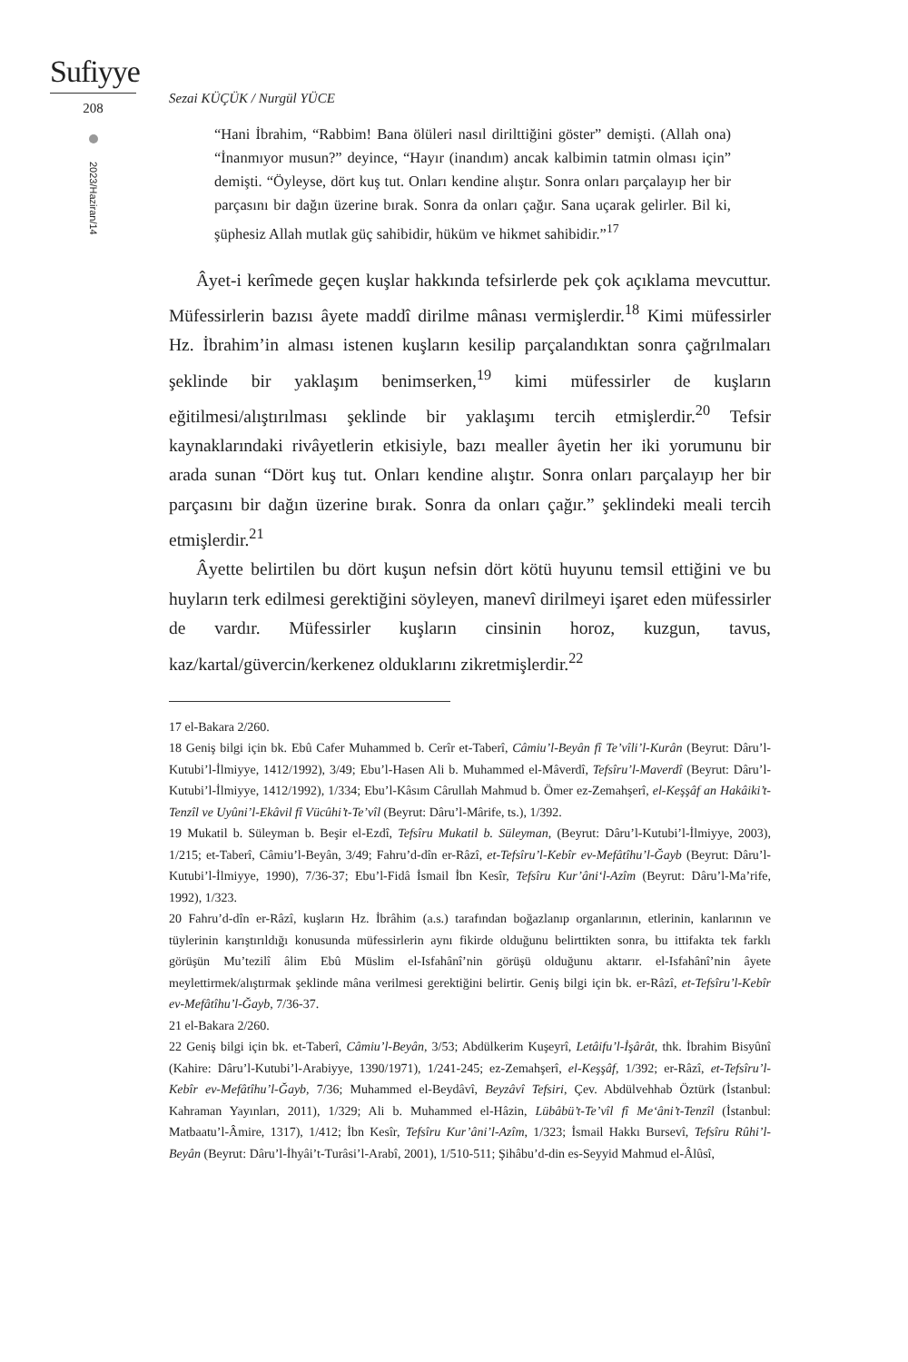Sufiyye
208
2023/Haziran/14
Sezai KÜÇÜK / Nurgül YÜCE
“Hani İbrahim, “Rabbim! Bana ölüleri nasıl diriltti­ğini göster” demişti. (Allah ona) “İnanmıyor musun?” deyince, “Hayır (inandım) ancak kalbimin tatmin olması için” demişti. “Öyleyse, dört kuş tut. Onları kendine alıştır. Sonra onları parçalayıp her bir parçasını bir dağın üzerine bırak. Sonra da onları çağır. Sana uçarak gelirler. Bil ki, şüphesiz Allah mutlak güç sahibidir, hüküm ve hikmet sahibidir.”<sup>17</sup>
Âyet-i kerîmede geçen kuşlar hakkında tefsirlerde pek çok açıklama mevcuttur. Müfessirlerin bazısı âyete maddî dirilme mânası vermişlerdir.<sup>18</sup> Kimi müfessirler Hz. İbrahim’in alması istenen kuşların kesilip parçalandıktan sonra çağrılmaları şeklinde bir yaklaşım benimserken,<sup>19</sup> kimi müfessirler de kuşların eğitilmesi/alıştırılması şeklinde bir yaklaşımı tercih etmişlerdir.<sup>20</sup> Tefsir kaynaklarındaki rivâyetlerin etkisiyle, bazı mealler âyetin her iki yorumunu bir arada sunan “Dört kuş tut. Onları kendine alıştır. Sonra onları parçalayıp her bir parçasını bir dağın üzerine bırak. Sonra da onları çağır.” şeklindeki meali tercih etmişlerdir.<sup>21</sup>
Âyette belirtilen bu dört kuşun nefsin dört kötü huyunu temsil ettiğini ve bu huyların terk edilmesi gerektiğini söyleyen, manevî dirilmeyi işaret eden müfessirler de vardır. Müfessirler kuşların cinsinin horoz, kuzgun, tavus, kaz/kartal/güvercin/kerkenez olduklarını zikretmişlerdir.<sup>22</sup>
17 el-Bakara 2/260.
18 Geniş bilgi için bk. Ebû Cafer Muhammed b. Cerîr et-Taberî, Câmiu’l-Beyân fî Te’vîli’l-Kurân (Beyrut: Dâru’l-Kutubi’l-İlmiyye, 1412/1992), 3/49; Ebu’l-Hasen Ali b. Muhammed el-Mâverdî, Tefsîru’l-Maverdî (Beyrut: Dâru’l-Kutubi’l-İlmiyye, 1412/1992), 1/334; Ebu’l-Kâsım Cârullah Mahmud b. Ömer ez-Zemahşerî, el-Keşşâf an Hakâiki’t-Tenzîl ve Uyûni’l-Ekâvil fî Vücûhi’t-Te’vîl (Beyrut: Dâru’l-Mârife, ts.), 1/392.
19 Mukatil b. Süleyman b. Beşir el-Ezdî, Tefsîru Mukatil b. Süleyman, (Beyrut: Dâru’l-Kutubi’l-İlmiyye, 2003), 1/215; et-Taberî, Câmiu’l-Beyân, 3/49; Fahru’d-dîn er-Râzî, et-Tefsîru’l-Kebîr ev-Mefâtîhu’l-Ğayb (Beyrut: Dâru’l-Kutubi’l-İlmiyye, 1990), 7/36-37; Ebu’l-Fidâ İsmail İbn Kesîr, Tefsîru Kur’âni‘l-Azîm (Beyrut: Dâru’l-Ma’rife, 1992), 1/323.
20 Fahru’d-dîn er-Râzî, kuşların Hz. İbrâhim (a.s.) tarafından boğazlanıp organlarının, etlerinin, kanlarının ve tüylerinin karıştırıldığı konusunda müfessirlerin aynı fikirde olduğunu belirttikten sonra, bu ittifakta tek farklı görüşün Mu’tezilî âlim Ebû Müslim el-Isfahânî’nin görüşü olduğunu aktarır. el-Isfahânî’nin âyete meylettirmek/alıştırmak şeklinde mâna verilmesi gerektiğini belirtir. Geniş bilgi için bk. er-Râzî, et-Tefsîru’l-Kebîr ev-Mefâtîhu’l-Ğayb, 7/36-37.
21 el-Bakara 2/260.
22 Geniş bilgi için bk. et-Taberî, Câmiu’l-Beyân, 3/53; Abdülkerim Kuşeyrî, Letâifu’l-İşârât, thk. İbrahim Bisyûnî (Kahire: Dâru’l-Kutubi’l-Arabiyye, 1390/1971), 1/241-245; ez-Zemahşerî, el-Keşşâf, 1/392; er-Râzî, et-Tefsîru’l-Kebîr ev-Mefâtîhu’l-Ğayb, 7/36; Muhammed el-Beydâvî, Beyzâvî Tefsiri, Çev. Abdülvehhab Öztürk (İstanbul: Kahraman Yayınları, 2011), 1/329; Ali b. Muhammed el-Hâzin, Lübâbü’t-Te’vîl fî Me‘âni’t-Tenzîl (İstanbul: Matbaatu’l-Âmire, 1317), 1/412; İbn Kesîr, Tefsîru Kur’âni’l-Azîm, 1/323; İsmail Hakkı Bursevî, Tefsîru Rûhi’l-Beyân (Beyrut: Dâru’l-İhyâi’t-Turâsi’l-Arabî, 2001), 1/510-511; Şihâbu’d-din es-Seyyid Mahmud el-Âlûsî,